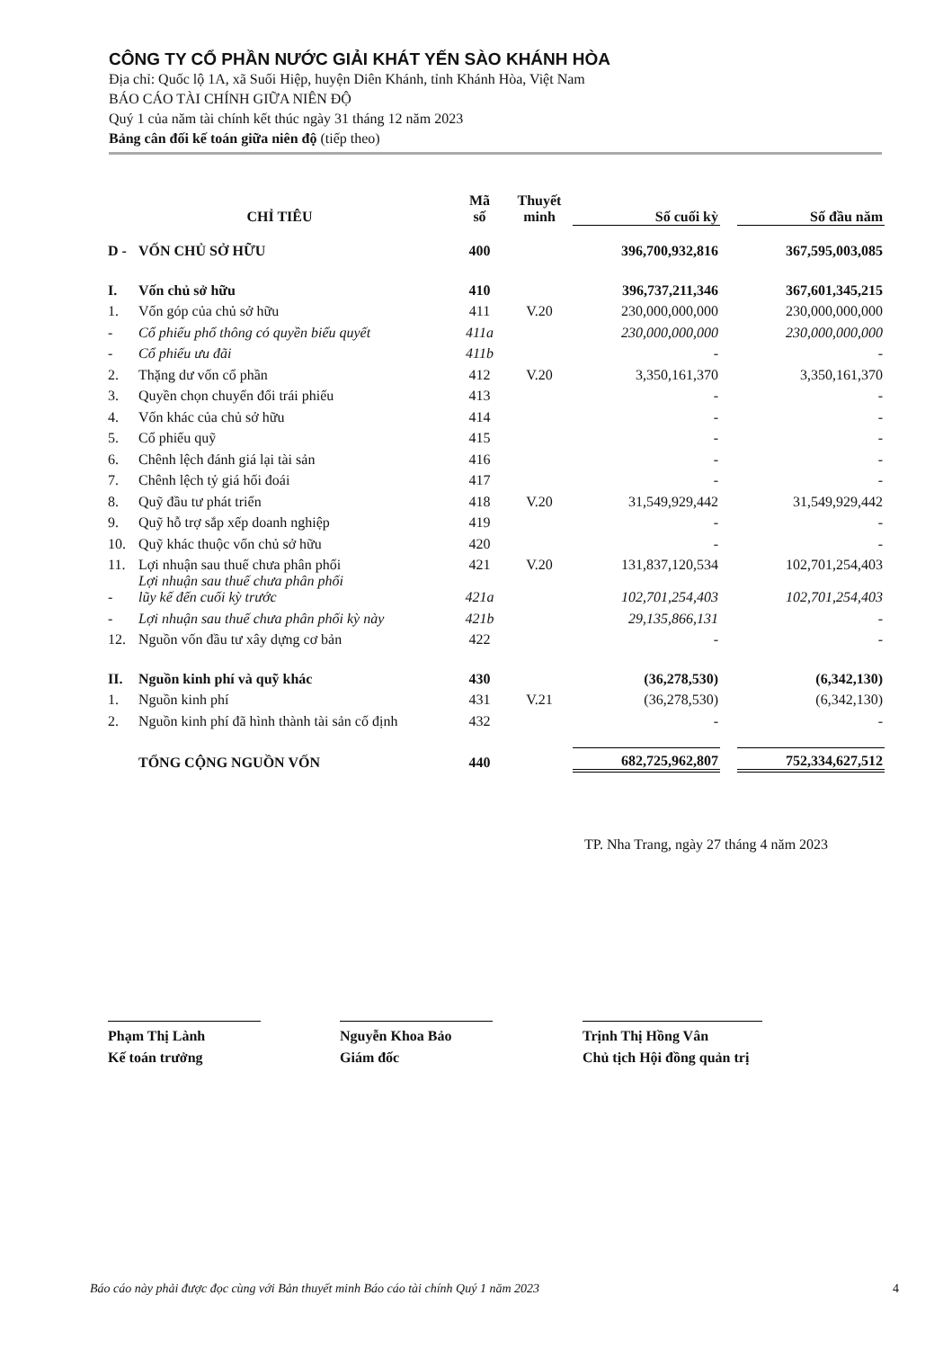CÔNG TY CỔ PHẦN NƯỚC GIẢI KHÁT YẾN SÀO KHÁNH HÒA
Địa chỉ: Quốc lộ 1A, xã Suối Hiệp, huyện Diên Khánh, tỉnh Khánh Hòa, Việt Nam
BÁO CÁO TÀI CHÍNH GIỮA NIÊN ĐỘ
Quý 1 của năm tài chính kết thúc ngày 31 tháng 12 năm 2023
Bảng cân đối kế toán giữa niên độ (tiếp theo)
| CHỈ TIÊU | | Mã số | Thuyết minh | Số cuối kỳ | | Số đầu năm |
| --- | --- | --- | --- | --- | --- | --- |
| D - | VỐN CHỦ SỞ HỮU | 400 | | 396,700,932,816 | | 367,595,003,085 |
| I. | Vốn chủ sở hữu | 410 | | 396,737,211,346 | | 367,601,345,215 |
| 1. | Vốn góp của chủ sở hữu | 411 | V.20 | 230,000,000,000 | | 230,000,000,000 |
| - | Cổ phiếu phổ thông có quyền biểu quyết | 411a | | 230,000,000,000 | | 230,000,000,000 |
| - | Cổ phiếu ưu đãi | 411b | | - | | - |
| 2. | Thặng dư vốn cổ phần | 412 | V.20 | 3,350,161,370 | | 3,350,161,370 |
| 3. | Quyền chọn chuyển đổi trái phiếu | 413 | | - | | - |
| 4. | Vốn khác của chủ sở hữu | 414 | | - | | - |
| 5. | Cổ phiếu quỹ | 415 | | - | | - |
| 6. | Chênh lệch đánh giá lại tài sản | 416 | | - | | - |
| 7. | Chênh lệch tỷ giá hối đoái | 417 | | - | | - |
| 8. | Quỹ đầu tư phát triển | 418 | V.20 | 31,549,929,442 | | 31,549,929,442 |
| 9. | Quỹ hỗ trợ sắp xếp doanh nghiệp | 419 | | - | | - |
| 10. | Quỹ khác thuộc vốn chủ sở hữu | 420 | | - | | - |
| 11. | Lợi nhuận sau thuế chưa phân phối | 421 | V.20 | 131,837,120,534 | | 102,701,254,403 |
| - | Lợi nhuận sau thuế chưa phân phối lũy kế đến cuối kỳ trước | 421a | | 102,701,254,403 | | 102,701,254,403 |
| - | Lợi nhuận sau thuế chưa phân phối kỳ này | 421b | | 29,135,866,131 | | - |
| 12. | Nguồn vốn đầu tư xây dựng cơ bản | 422 | | - | | - |
| II. | Nguồn kinh phí và quỹ khác | 430 | | (36,278,530) | | (6,342,130) |
| 1. | Nguồn kinh phí | 431 | V.21 | (36,278,530) | | (6,342,130) |
| 2. | Nguồn kinh phí đã hình thành tài sản cố định | 432 | | - | | - |
| | TỔNG CỘNG NGUỒN VỐN | 440 | | 682,725,962,807 | | 752,334,627,512 |
TP. Nha Trang, ngày 27 tháng 4 năm 2023
Phạm Thị Lành
Kế toán trưởng
Nguyễn Khoa Bảo
Giám đốc
Trịnh Thị Hồng Vân
Chủ tịch Hội đồng quản trị
Báo cáo này phải được đọc cùng với Bản thuyết minh Báo cáo tài chính Quý 1 năm 2023 4